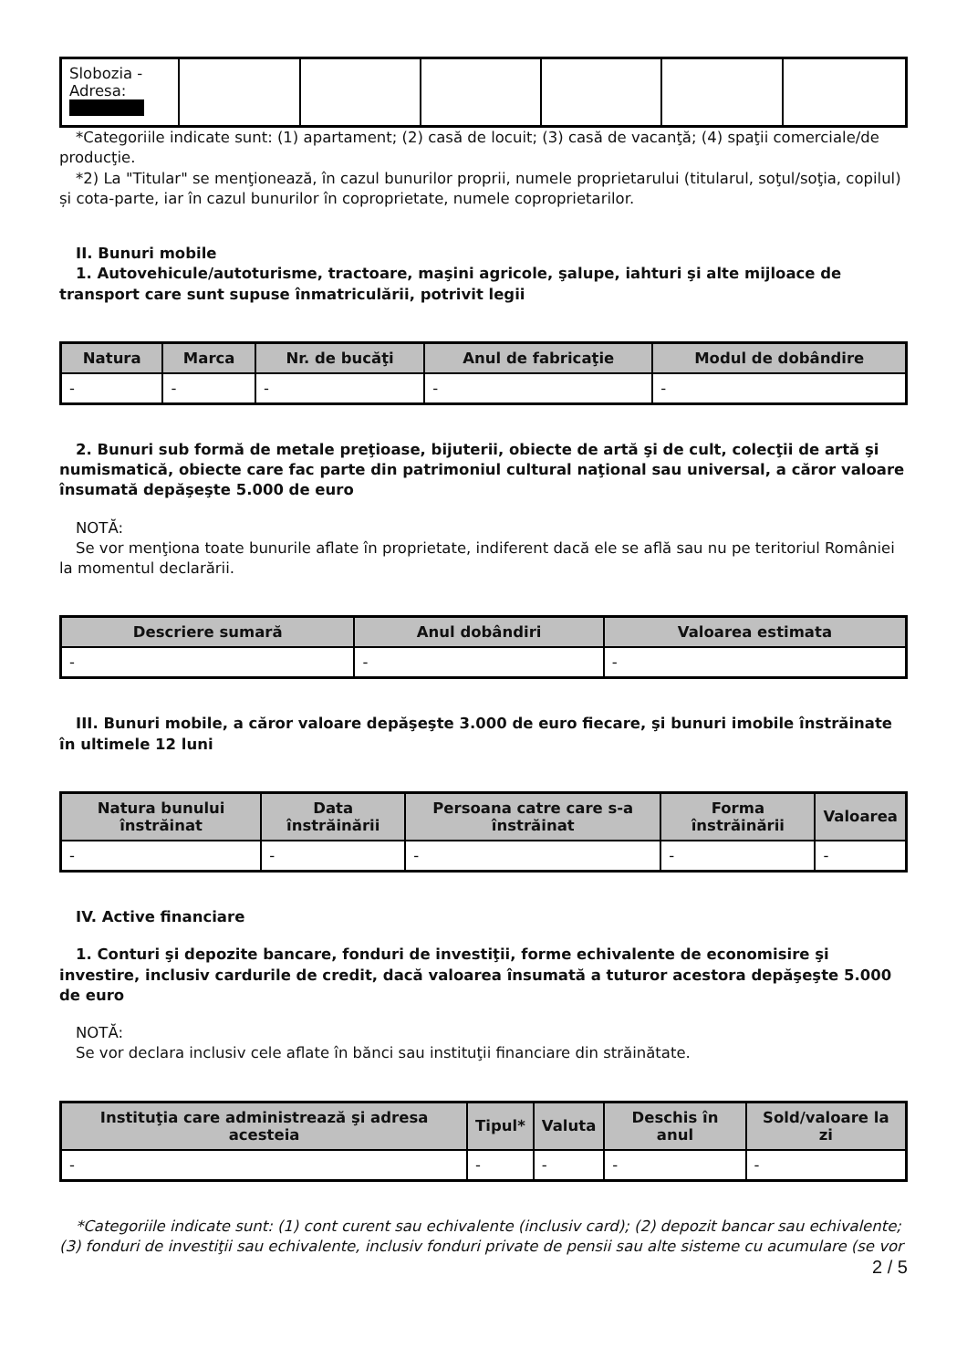| Slobozia - Adresa: | | | | | | |
*Categoriile indicate sunt: (1) apartament; (2) casă de locuit; (3) casă de vacanţă; (4) spaţii comerciale/de producţie.
*2) La "Titular" se menţionează, în cazul bunurilor proprii, numele proprietarului (titularul, soţul/soţia, copilul) și cota-parte, iar în cazul bunurilor în coproprietate, numele coproprietarilor.
II. Bunuri mobile
1. Autovehicule/autoturisme, tractoare, maşini agricole, şalupe, iahturi şi alte mijloace de transport care sunt supuse înmatriculării, potrivit legii
| Natura | Marca | Nr. de bucăţi | Anul de fabricaţie | Modul de dobândire |
| --- | --- | --- | --- | --- |
| - | - | - | - | - |
2. Bunuri sub formă de metale preţioase, bijuterii, obiecte de artă şi de cult, colecţii de artă şi numismatică, obiecte care fac parte din patrimoniul cultural naţional sau universal, a căror valoare însumată depăşeşte 5.000 de euro
NOTĂ:
Se vor menţiona toate bunurile aflate în proprietate, indiferent dacă ele se află sau nu pe teritoriul României la momentul declarării.
| Descriere sumară | Anul dobândiri | Valoarea estimata |
| --- | --- | --- |
| - | - | - |
III. Bunuri mobile, a căror valoare depăşeşte 3.000 de euro fiecare, şi bunuri imobile înstrăinate în ultimele 12 luni
| Natura bunului înstrăinat | Data înstrăinării | Persoana catre care s-a înstrăinat | Forma înstrăinării | Valoarea |
| --- | --- | --- | --- | --- |
| - | - | - | - | - |
IV. Active financiare
1. Conturi şi depozite bancare, fonduri de investiţii, forme echivalente de economisire şi investire, inclusiv cardurile de credit, dacă valoarea însumată a tuturor acestora depăşeşte 5.000 de euro
NOTĂ:
Se vor declara inclusiv cele aflate în bănci sau instituţii financiare din străinătate.
| Instituţia care administrează şi adresa acesteia | Tipul* | Valuta | Deschis în anul | Sold/valoare la zi |
| --- | --- | --- | --- | --- |
| - | - | - | - | - |
*Categoriile indicate sunt: (1) cont curent sau echivalente (inclusiv card); (2) depozit bancar sau echivalente; (3) fonduri de investiţii sau echivalente, inclusiv fonduri private de pensii sau alte sisteme cu acumulare (se vor
2 / 5